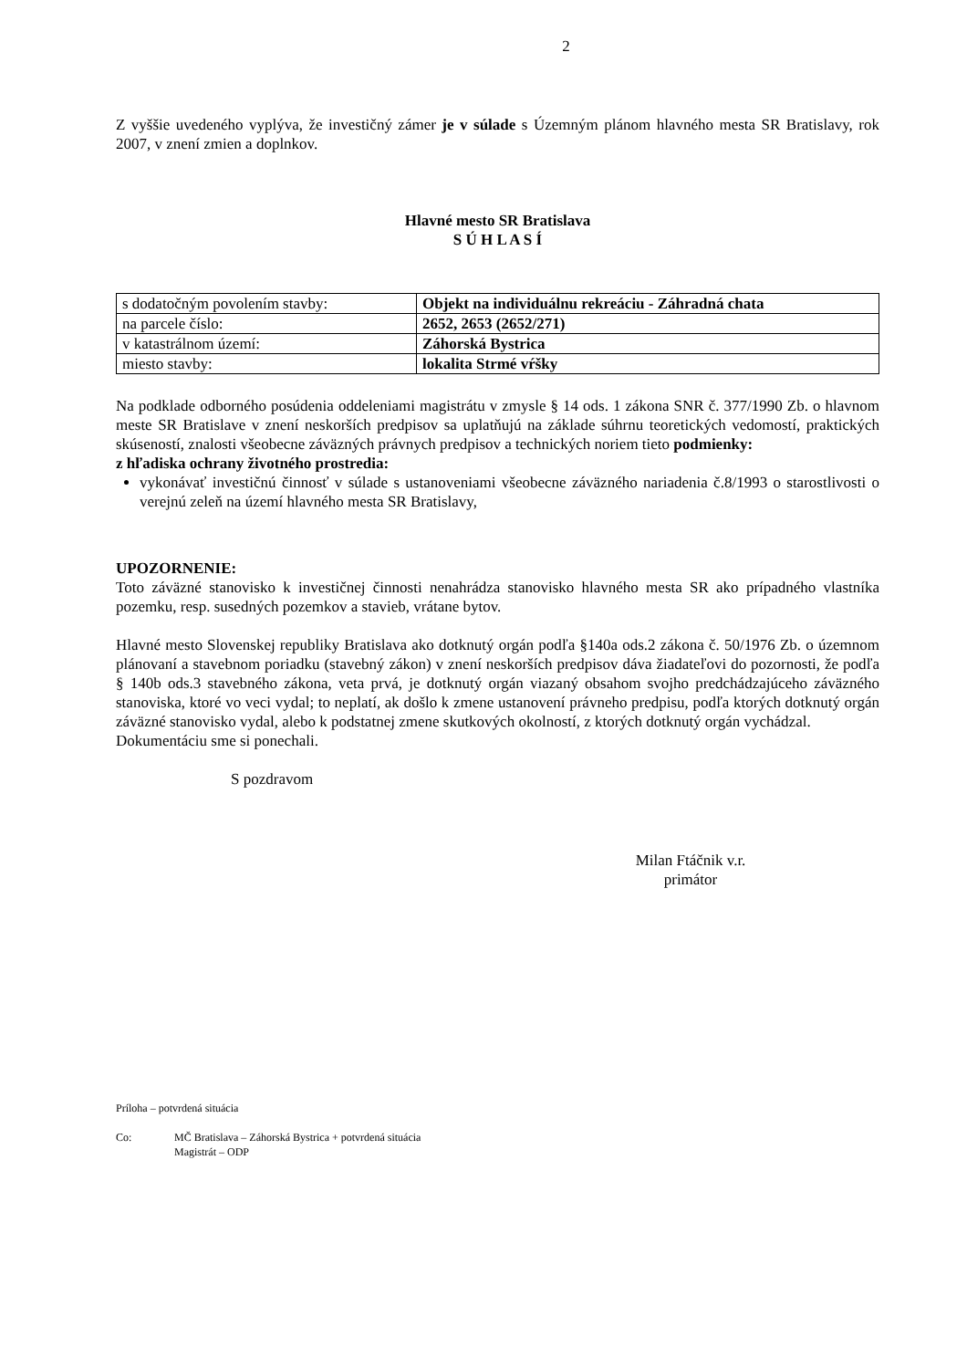2
Z vyššie uvedeného vyplýva, že investičný zámer je v súlade s Územným plánom hlavného mesta SR Bratislavy, rok 2007, v znení zmien a doplnkov.
Hlavné mesto SR Bratislava
S Ú H L A S Í
| s dodatočným povolením stavby: | Objekt na individuálnu rekreáciu - Záhradná chata |
| na parcele číslo: | 2652, 2653 (2652/271) |
| v katastrálnom území: | Záhorská Bystrica |
| miesto stavby: | lokalita Strmé vŕšky |
Na podklade odborného posúdenia oddeleniami magistrátu v zmysle § 14 ods. 1 zákona SNR č. 377/1990 Zb. o hlavnom meste SR Bratislave v znení neskorších predpisov sa uplatňujú na základe súhrnu teoretických vedomostí, praktických skúseností, znalosti všeobecne záväzných právnych predpisov a technických noriem tieto podmienky:
z hľadiska ochrany životného prostredia:
vykonávať investičnú činnosť v súlade s ustanoveniami všeobecne záväzného nariadenia č.8/1993 o starostlivosti o verejnú zeleň na území hlavného mesta SR Bratislavy,
UPOZORNENIE:
Toto záväzné stanovisko k investičnej činnosti nenahrádza stanovisko hlavného mesta SR ako prípadného vlastníka pozemku, resp. susedných pozemkov a stavieb, vrátane bytov.
Hlavné mesto Slovenskej republiky Bratislava ako dotknutý orgán podľa §140a ods.2 zákona č. 50/1976 Zb. o územnom plánovaní a stavebnom poriadku (stavebný zákon) v znení neskorších predpisov dáva žiadateľovi do pozornosti, že podľa § 140b ods.3 stavebného zákona, veta prvá, je dotknutý orgán viazaný obsahom svojho predchádzajúceho záväzného stanoviska, ktoré vo veci vydal; to neplatí, ak došlo k zmene ustanovení právneho predpisu, podľa ktorých dotknutý orgán záväzné stanovisko vydal, alebo k podstatnej zmene skutkových okolností, z ktorých dotknutý orgán vychádzal.
Dokumentáciu sme si ponechali.
S pozdravom
Milan Ftáčnik v.r.
primátor
Príloha – potvrdená situácia
Co: MČ Bratislava – Záhorská Bystrica + potvrdená situácia
Magistrát – ODP